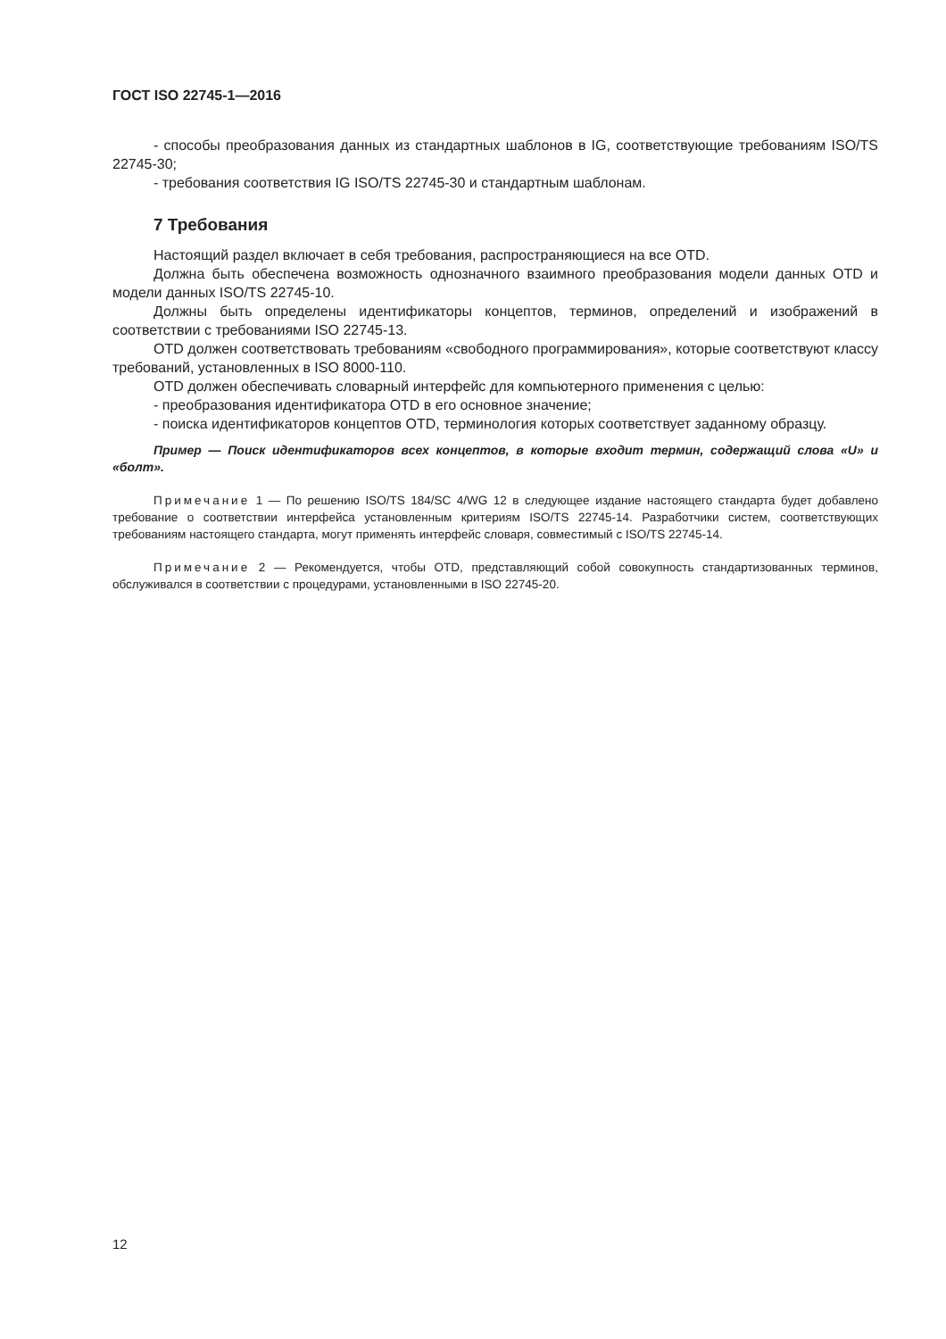ГОСТ ISO 22745-1—2016
- способы преобразования данных из стандартных шаблонов в IG, соответствующие требованиям ISO/TS 22745-30;
- требования соответствия IG ISO/TS 22745-30 и стандартным шаблонам.
7 Требования
Настоящий раздел включает в себя требования, распространяющиеся на все OTD.
Должна быть обеспечена возможность однозначного взаимного преобразования модели данных OTD и модели данных ISO/TS 22745-10.
Должны быть определены идентификаторы концептов, терминов, определений и изображений в соответствии с требованиями ISO 22745-13.
OTD должен соответствовать требованиям «свободного программирования», которые соответствуют классу требований, установленных в ISO 8000-110.
OTD должен обеспечивать словарный интерфейс для компьютерного применения с целью:
- преобразования идентификатора OTD в его основное значение;
- поиска идентификаторов концептов OTD, терминология которых соответствует заданному образцу.
Пример — Поиск идентификаторов всех концептов, в которые входит термин, содержащий слова «U» и «болт».
Примечание 1 — По решению ISO/TS 184/SC 4/WG 12 в следующее издание настоящего стандарта будет добавлено требование о соответствии интерфейса установленным критериям ISO/TS 22745-14. Разработчики систем, соответствующих требованиям настоящего стандарта, могут применять интерфейс словаря, совместимый с ISO/TS 22745-14.
Примечание 2 — Рекомендуется, чтобы OTD, представляющий собой совокупность стандартизованных терминов, обслуживался в соответствии с процедурами, установленными в ISO 22745-20.
12